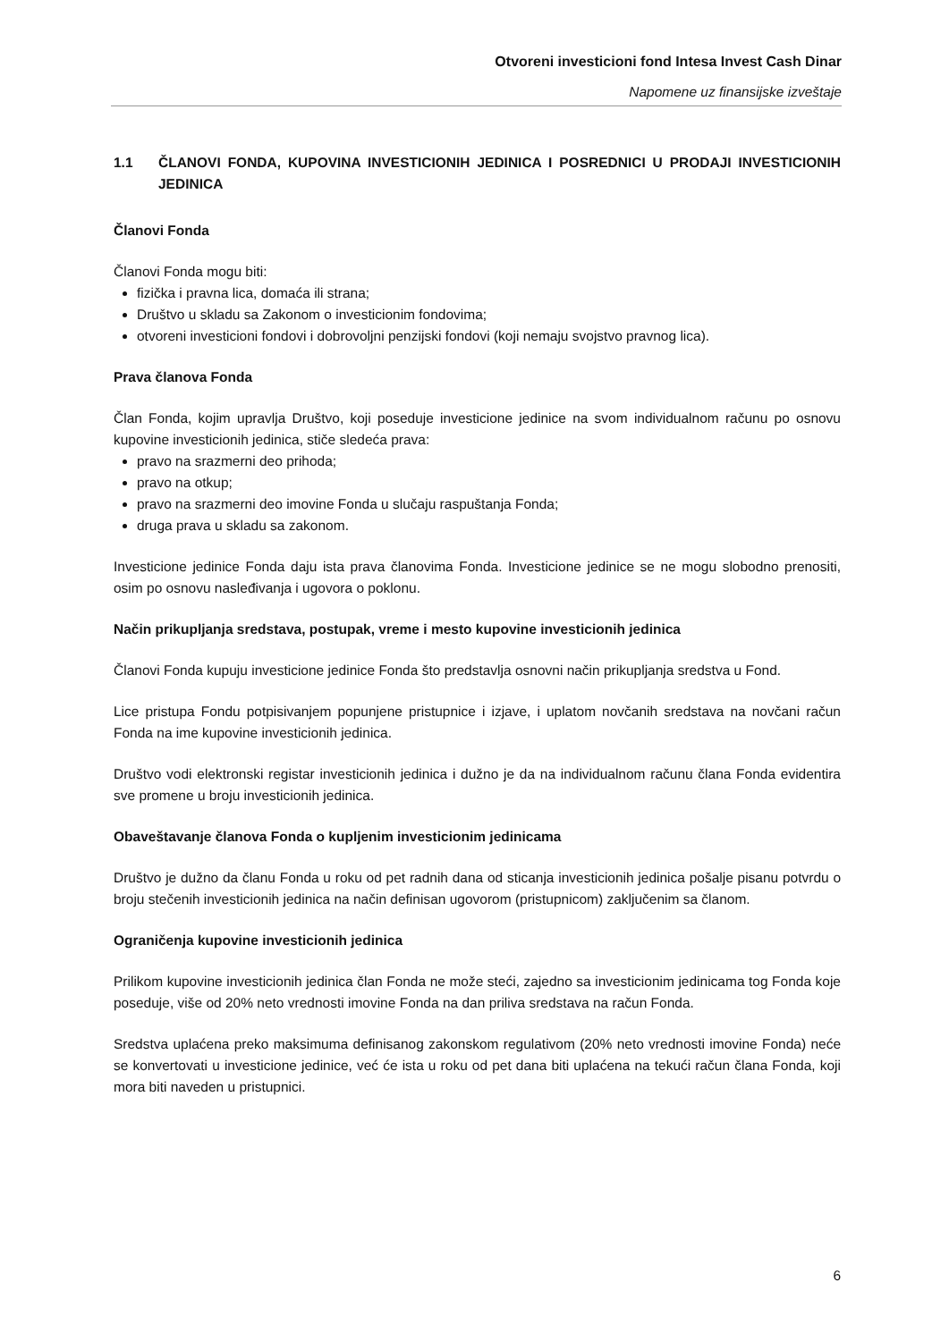Otvoreni investicioni fond Intesa Invest Cash Dinar
Napomene uz finansijske izveštaje
1.1 ČLANOVI FONDA, KUPOVINA INVESTICIONIH JEDINICA I POSREDNICI U PRODAJI INVESTICIONIH JEDINICA
Članovi Fonda
Članovi Fonda mogu biti:
fizička i pravna lica, domaća ili strana;
Društvo u skladu sa Zakonom o investicionim fondovima;
otvoreni investicioni fondovi i dobrovoljni penzijski fondovi (koji nemaju svojstvo pravnog lica).
Prava članova Fonda
Član Fonda, kojim upravlja Društvo, koji poseduje investicione jedinice na svom individualnom računu po osnovu kupovine investicionih jedinica, stiče sledeća prava:
pravo na srazmerni deo prihoda;
pravo na otkup;
pravo na srazmerni deo imovine Fonda u slučaju raspuštanja Fonda;
druga prava u skladu sa zakonom.
Investicione jedinice Fonda daju ista prava članovima Fonda. Investicione jedinice se ne mogu slobodno prenositi, osim po osnovu nasleđivanja i ugovora o poklonu.
Način prikupljanja sredstava, postupak, vreme i mesto kupovine investicionih jedinica
Članovi Fonda kupuju investicione jedinice Fonda što predstavlja osnovni način prikupljanja sredstva u Fond.
Lice pristupa Fondu potpisivanjem popunjene pristupnice i izjave, i uplatom novčanih sredstava na novčani račun Fonda na ime kupovine investicionih jedinica.
Društvo vodi elektronski registar investicionih jedinica i dužno je da na individualnom računu člana Fonda evidentira sve promene u broju investicionih jedinica.
Obaveštavanje članova Fonda o kupljenim investicionim jedinicama
Društvo je dužno da članu Fonda u roku od pet radnih dana od sticanja investicionih jedinica pošalje pisanu potvrdu o broju stečenih investicionih jedinica na način definisan ugovorom (pristupnicom) zaključenim sa članom.
Ograničenja kupovine investicionih jedinica
Prilikom kupovine investicionih jedinica član Fonda ne može steći, zajedno sa investicionim jedinicama tog Fonda koje poseduje, više od 20% neto vrednosti imovine Fonda na dan priliva sredstava na račun Fonda.
Sredstva uplaćena preko maksimuma definisanog zakonskom regulativom (20% neto vrednosti imovine Fonda) neće se konvertovati u investicione jedinice, već će ista u roku od pet dana biti uplaćena na tekući račun člana Fonda, koji mora biti naveden u pristupnici.
6